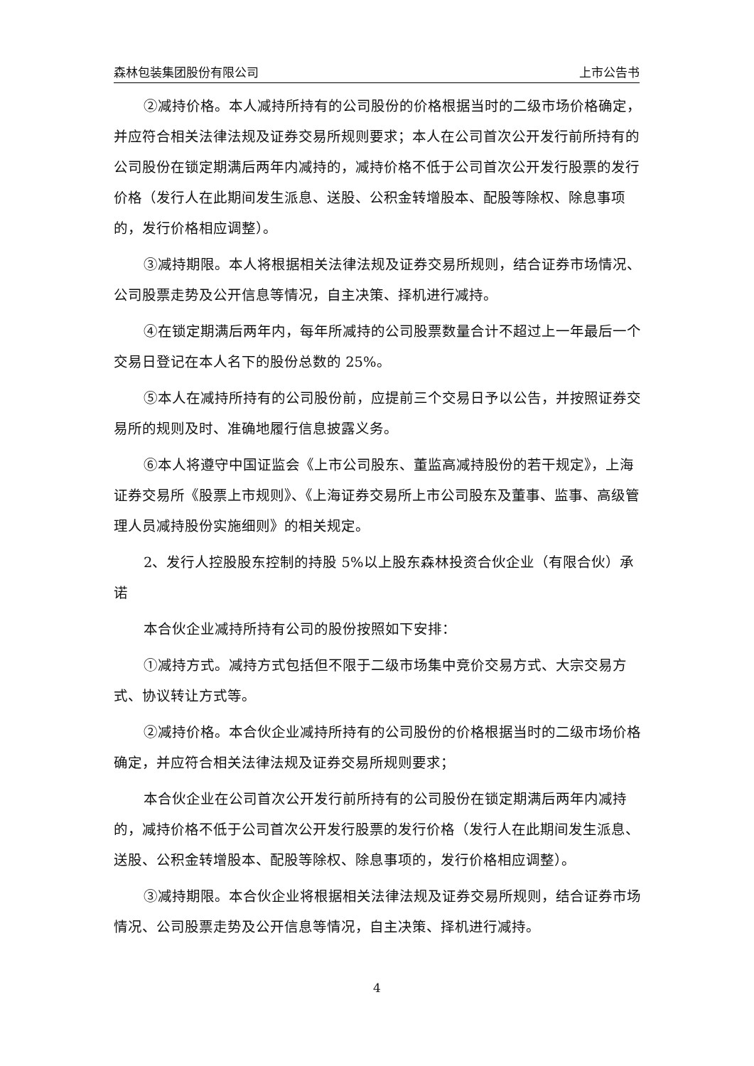森林包装集团股份有限公司 上市公告书
②减持价格。本人减持所持有的公司股份的价格根据当时的二级市场价格确定，并应符合相关法律法规及证券交易所规则要求；本人在公司首次公开发行前所持有的公司股份在锁定期满后两年内减持的，减持价格不低于公司首次公开发行股票的发行价格（发行人在此期间发生派息、送股、公积金转增股本、配股等除权、除息事项的，发行价格相应调整）。
③减持期限。本人将根据相关法律法规及证券交易所规则，结合证券市场情况、公司股票走势及公开信息等情况，自主决策、择机进行减持。
④在锁定期满后两年内，每年所减持的公司股票数量合计不超过上一年最后一个交易日登记在本人名下的股份总数的 25%。
⑤本人在减持所持有的公司股份前，应提前三个交易日予以公告，并按照证券交易所的规则及时、准确地履行信息披露义务。
⑥本人将遵守中国证监会《上市公司股东、董监高减持股份的若干规定》，上海证券交易所《股票上市规则》、《上海证券交易所上市公司股东及董事、监事、高级管理人员减持股份实施细则》的相关规定。
2、发行人控股股东控制的持股 5%以上股东森林投资合伙企业（有限合伙）承诺
本合伙企业减持所持有公司的股份按照如下安排：
①减持方式。减持方式包括但不限于二级市场集中竞价交易方式、大宗交易方式、协议转让方式等。
②减持价格。本合伙企业减持所持有的公司股份的价格根据当时的二级市场价格确定，并应符合相关法律法规及证券交易所规则要求；
本合伙企业在公司首次公开发行前所持有的公司股份在锁定期满后两年内减持的，减持价格不低于公司首次公开发行股票的发行价格（发行人在此期间发生派息、送股、公积金转增股本、配股等除权、除息事项的，发行价格相应调整）。
③减持期限。本合伙企业将根据相关法律法规及证券交易所规则，结合证券市场情况、公司股票走势及公开信息等情况，自主决策、择机进行减持。
4